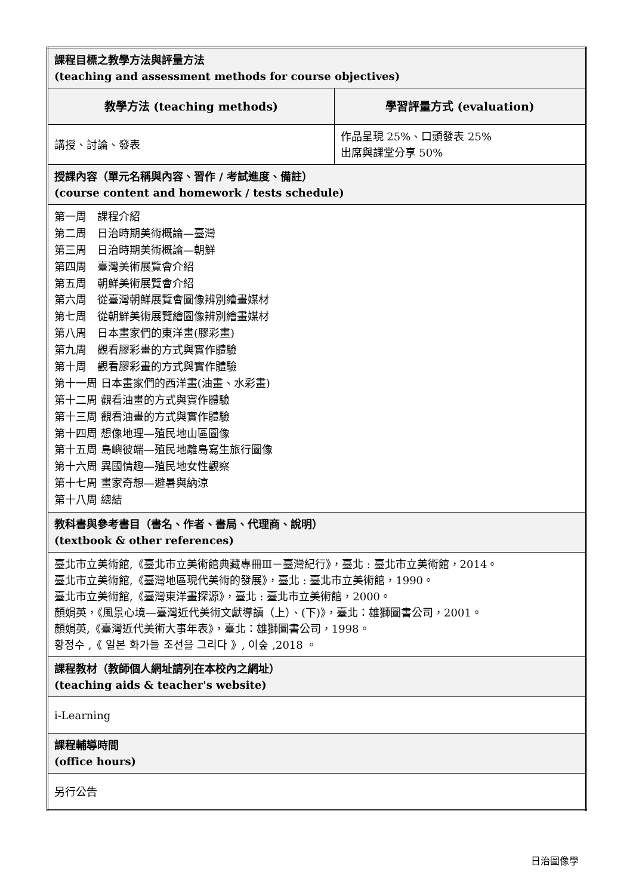| 課程目標之教學方法與評量方法 (teaching and assessment methods for course objectives) | |
| 教學方法 (teaching methods) | 學習評量方式 (evaluation) |
| 講授、討論、發表 | 作品呈現 25%、口頭發表 25% 出席與課堂分享 50% |
| 授課內容（單元名稱與內容、習作 / 考試進度、備註） (course content and homework / tests schedule) | |
| 第一周 課程介紹 第二周 日治時期美術概論—臺灣 第三周 日治時期美術概論—朝鮮 第四周 臺灣美術展覽會介紹 第五周 朝鮮美術展覽會介紹 第六周 從臺灣朝鮮展覽會圖像辨別繪畫媒材 第七周 從朝鮮美術展覽繪圖像辨別繪畫媒材 第八周 日本畫家們的東洋畫(膠彩畫) 第九周 觀看膠彩畫的方式與實作體驗 第十周 觀看膠彩畫的方式與實作體驗 第十一周 日本畫家們的西洋畫(油畫、水彩畫) 第十二周 觀看油畫的方式與實作體驗 第十三周 觀看油畫的方式與實作體驗 第十四周 想像地理—殖民地山區圖像 第十五周 島嶼彼端—殖民地離島寫生旅行圖像 第十六周 異國情趣—殖民地女性觀察 第十七周 畫家奇想—避暑與納涼 第十八周 總結 | |
| 教科書與參考書目（書名、作者、書局、代理商、說明） (textbook & other references) | |
| 臺北市立美術館,《臺北市立美術館典藏專冊Ⅲ－臺灣紀行》，臺北 : 臺北市立美術館，2014。 臺北市立美術館,《臺灣地區現代美術的發展》，臺北 : 臺北市立美術館，1990。 臺北市立美術館,《臺灣東洋畫探源》，臺北 : 臺北市立美術館，2000。 顏娟英，《風景心境—臺灣近代美術文獻導讀（上）、(下)》，臺北：雄獅圖書公司，2001。 顏娟英,《臺灣近代美術大事年表》，臺北：雄獅圖書公司，1998。 황정수 ,《 일본 화가들 조선을 그리다 》, 이숲 ,2018 。 | |
| 課程教材（教師個人網址請列在本校內之網址） (teaching aids & teacher's website) | |
| i-Learning | |
| 課程輔導時間 (office hours) | |
| 另行公告 | |
日治圖像學